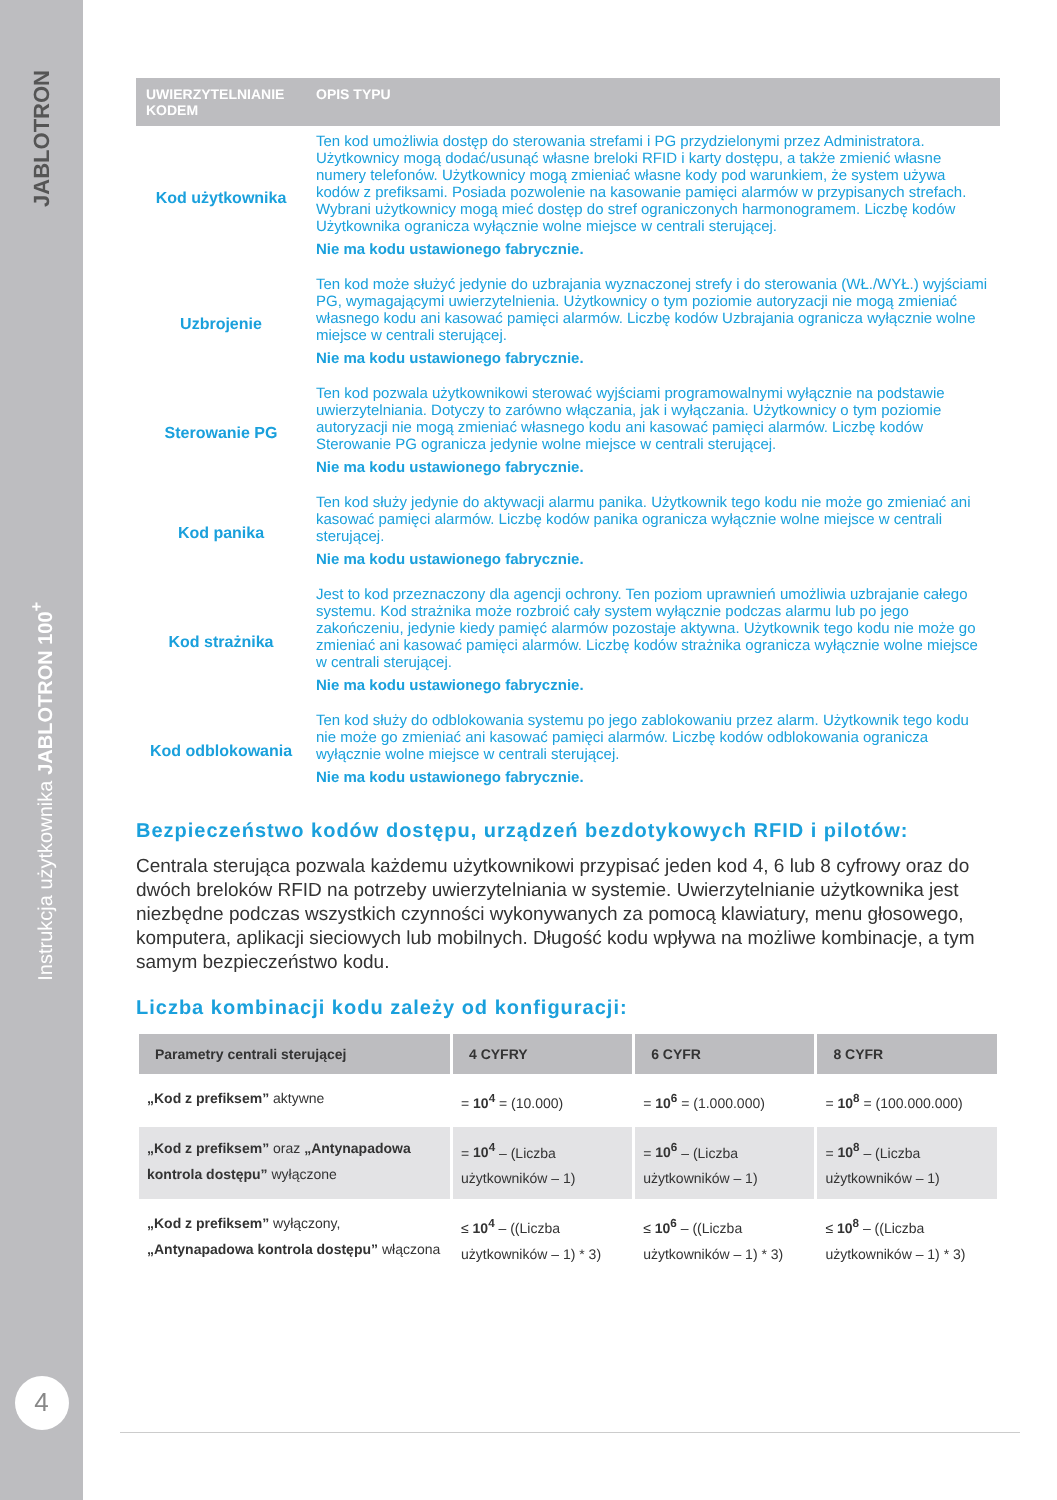JABLOTRON
Instrukcja użytkownika JABLOTRON 100<sup>+</sup>
4
| UWIERZYTELNIANIE KODEM | OPIS TYPU |
| --- | --- |
| Kod użytkownika | Ten kod umożliwia dostęp do sterowania strefami i PG przydzielonymi przez Administratora. Użytkownicy mogą dodać/usunąć własne breloki RFID i karty dostępu, a także zmienić własne numery telefonów. Użytkownicy mogą zmieniać własne kody pod warunkiem, że system używa kodów z prefiksami. Posiada pozwolenie na kasowanie pamięci alarmów w przypisanych strefach. Wybrani użytkownicy mogą mieć dostęp do stref ograniczonych harmonogramem. Liczbę kodów Użytkownika ogranicza wyłącznie wolne miejsce w centrali sterującej. Nie ma kodu ustawionego fabrycznie. |
| Uzbrojenie | Ten kod może służyć jedynie do uzbrajania wyznaczonej strefy i do sterowania (WŁ./WYŁ.) wyjściami PG, wymagającymi uwierzytelnienia. Użytkownicy o tym poziomie autoryzacji nie mogą zmieniać własnego kodu ani kasować pamięci alarmów. Liczbę kodów Uzbrajania ogranicza wyłącznie wolne miejsce w centrali sterującej. Nie ma kodu ustawionego fabrycznie. |
| Sterowanie PG | Ten kod pozwala użytkownikowi sterować wyjściami programowalnymi wyłącznie na podstawie uwierzytelniania. Dotyczy to zarówno włączania, jak i wyłączania. Użytkownicy o tym poziomie autoryzacji nie mogą zmieniać własnego kodu ani kasować pamięci alarmów. Liczbę kodów Sterowanie PG ogranicza jedynie wolne miejsce w centrali sterującej. Nie ma kodu ustawionego fabrycznie. |
| Kod panika | Ten kod służy jedynie do aktywacji alarmu panika. Użytkownik tego kodu nie może go zmieniać ani kasować pamięci alarmów. Liczbę kodów panika ogranicza wyłącznie wolne miejsce w centrali sterującej. Nie ma kodu ustawionego fabrycznie. |
| Kod strażnika | Jest to kod przeznaczony dla agencji ochrony. Ten poziom uprawnień umożliwia uzbrajanie całego systemu. Kod strażnika może rozbroić cały system wyłącznie podczas alarmu lub po jego zakończeniu, jedynie kiedy pamięć alarmów pozostaje aktywna. Użytkownik tego kodu nie może go zmieniać ani kasować pamięci alarmów. Liczbę kodów strażnika ogranicza wyłącznie wolne miejsce w centrali sterującej. Nie ma kodu ustawionego fabrycznie. |
| Kod odblokowania | Ten kod służy do odblokowania systemu po jego zablokowaniu przez alarm. Użytkownik tego kodu nie może go zmieniać ani kasować pamięci alarmów. Liczbę kodów odblokowania ogranicza wyłącznie wolne miejsce w centrali sterującej. Nie ma kodu ustawionego fabrycznie. |
Bezpieczeństwo kodów dostępu, urządzeń bezdotykowych RFID i pilotów:
Centrala sterująca pozwala każdemu użytkownikowi przypisać jeden kod 4, 6 lub 8 cyfrowy oraz do dwóch breloków RFID na potrzeby uwierzytelniania w systemie. Uwierzytelnianie użytkownika jest niezbędne podczas wszystkich czynności wykonywanych za pomocą klawiatury, menu głosowego, komputera, aplikacji sieciowych lub mobilnych. Długość kodu wpływa na możliwe kombinacje, a tym samym bezpieczeństwo kodu.
Liczba kombinacji kodu zależy od konfiguracji:
| Parametry centrali sterującej | 4 CYFRY | 6 CYFR | 8 CYFR |
| --- | --- | --- | --- |
| „Kod z prefiksem” aktywne | = 10<sup>4</sup> = (10.000) | = 10<sup>6</sup> = (1.000.000) | = 10<sup>8</sup> = (100.000.000) |
| „Kod z prefiksem” oraz „Antynapadowa kontrola dostępu” wyłączone | = 10<sup>4</sup> – (Liczba użytkowników – 1) | = 10<sup>6</sup> – (Liczba użytkowników – 1) | = 10<sup>8</sup> – (Liczba użytkowników – 1) |
| „Kod z prefiksem” wyłączony, „Antynapadowa kontrola dostępu” włączona | ≤ 10<sup>4</sup> – ((Liczba użytkowników – 1) * 3) | ≤ 10<sup>6</sup> – ((Liczba użytkowników – 1) * 3) | ≤ 10<sup>8</sup> – ((Liczba użytkowników – 1) * 3) |